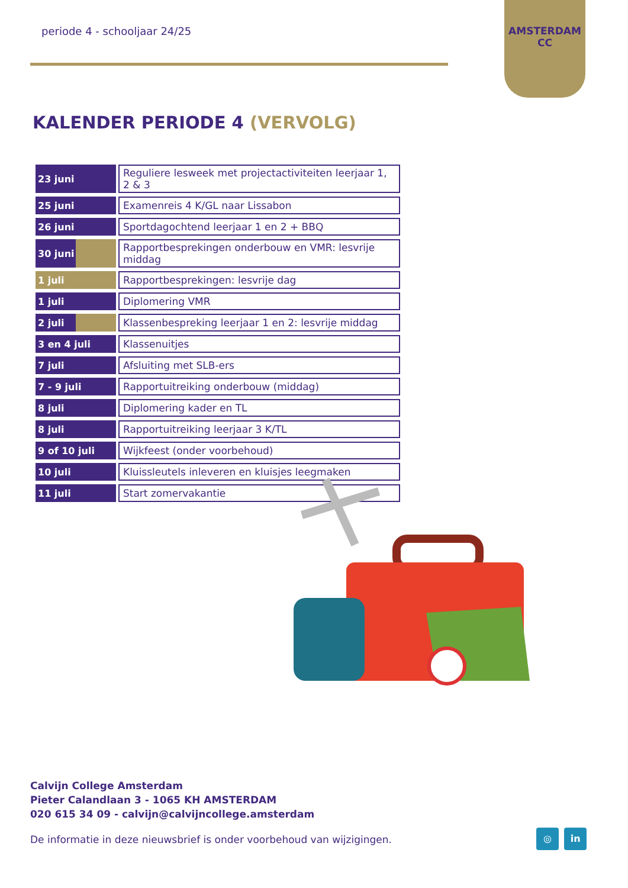periode 4 - schooljaar 24/25
AMSTERDAM
CC
KALENDER PERIODE 4 (VERVOLG)
| 23 juni | Reguliere lesweek met projectactiviteiten leerjaar 1, 2 & 3 |
| 25 juni | Examenreis 4 K/GL naar Lissabon |
| 26 juni | Sportdagochtend leerjaar 1 en 2 + BBQ |
| 30 juni | Rapportbesprekingen onderbouw en VMR: lesvrije middag |
| 1 juli | Rapportbesprekingen: lesvrije dag |
| 1 juli | Diplomering VMR |
| 2 juli | Klassenbespreking leerjaar 1 en 2: lesvrije middag |
| 3 en 4 juli | Klassenuitjes |
| 7 juli | Afsluiting met SLB-ers |
| 7 - 9 juli | Rapportuitreiking onderbouw (middag) |
| 8 juli | Diplomering kader en TL |
| 8 juli | Rapportuitreiking leerjaar 3 K/TL |
| 9 of 10 juli | Wijkfeest (onder voorbehoud) |
| 10 juli | Kluissleutels inleveren en kluisjes leegmaken |
| 11 juli | Start zomervakantie |
Calvijn College Amsterdam
Pieter Calandlaan 3 - 1065 KH AMSTERDAM
020 615 34 09 - calvijn@calvijncollege.amsterdam
De informatie in deze nieuwsbrief is onder voorbehoud van wijzigingen.
◎ in